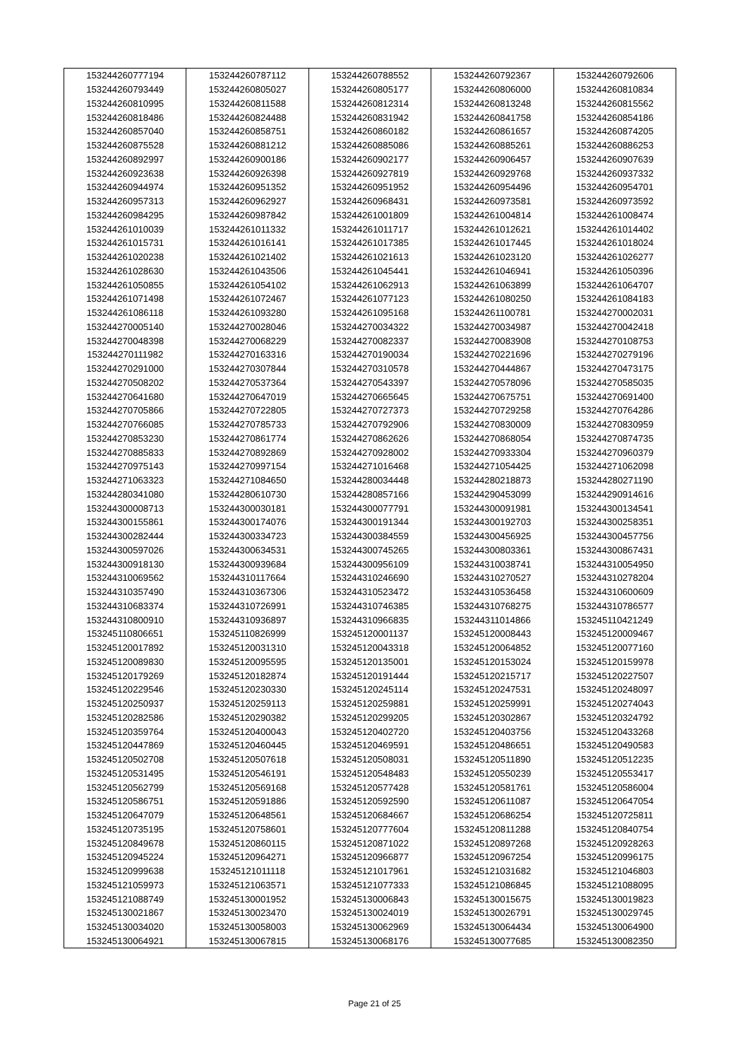| 153244260777194 | 153244260787112 | 153244260788552 | 153244260792367 | 153244260792606 |
| 153244260793449 | 153244260805027 | 153244260805177 | 153244260806000 | 153244260810834 |
| 153244260810995 | 153244260811588 | 153244260812314 | 153244260813248 | 153244260815562 |
| 153244260818486 | 153244260824488 | 153244260831942 | 153244260841758 | 153244260854186 |
| 153244260857040 | 153244260858751 | 153244260860182 | 153244260861657 | 153244260874205 |
| 153244260875528 | 153244260881212 | 153244260885086 | 153244260885261 | 153244260886253 |
| 153244260892997 | 153244260900186 | 153244260902177 | 153244260906457 | 153244260907639 |
| 153244260923638 | 153244260926398 | 153244260927819 | 153244260929768 | 153244260937332 |
| 153244260944974 | 153244260951352 | 153244260951952 | 153244260954496 | 153244260954701 |
| 153244260957313 | 153244260962927 | 153244260968431 | 153244260973581 | 153244260973592 |
| 153244260984295 | 153244260987842 | 153244261001809 | 153244261004814 | 153244261008474 |
| 153244261010039 | 153244261011332 | 153244261011717 | 153244261012621 | 153244261014402 |
| 153244261015731 | 153244261016141 | 153244261017385 | 153244261017445 | 153244261018024 |
| 153244261020238 | 153244261021402 | 153244261021613 | 153244261023120 | 153244261026277 |
| 153244261028630 | 153244261043506 | 153244261045441 | 153244261046941 | 153244261050396 |
| 153244261050855 | 153244261054102 | 153244261062913 | 153244261063899 | 153244261064707 |
| 153244261071498 | 153244261072467 | 153244261077123 | 153244261080250 | 153244261084183 |
| 153244261086118 | 153244261093280 | 153244261095168 | 153244261100781 | 153244270002031 |
| 153244270005140 | 153244270028046 | 153244270034322 | 153244270034987 | 153244270042418 |
| 153244270048398 | 153244270068229 | 153244270082337 | 153244270083908 | 153244270108753 |
| 153244270111982 | 153244270163316 | 153244270190034 | 153244270221696 | 153244270279196 |
| 153244270291000 | 153244270307844 | 153244270310578 | 153244270444867 | 153244270473175 |
| 153244270508202 | 153244270537364 | 153244270543397 | 153244270578096 | 153244270585035 |
| 153244270641680 | 153244270647019 | 153244270665645 | 153244270675751 | 153244270691400 |
| 153244270705866 | 153244270722805 | 153244270727373 | 153244270729258 | 153244270764286 |
| 153244270766085 | 153244270785733 | 153244270792906 | 153244270830009 | 153244270830959 |
| 153244270853230 | 153244270861774 | 153244270862626 | 153244270868054 | 153244270874735 |
| 153244270885833 | 153244270892869 | 153244270928002 | 153244270933304 | 153244270960379 |
| 153244270975143 | 153244270997154 | 153244271016468 | 153244271054425 | 153244271062098 |
| 153244271063323 | 153244271084650 | 153244280034448 | 153244280218873 | 153244280271190 |
| 153244280341080 | 153244280610730 | 153244280857166 | 153244290453099 | 153244290914616 |
| 153244300008713 | 153244300030181 | 153244300077791 | 153244300091981 | 153244300134541 |
| 153244300155861 | 153244300174076 | 153244300191344 | 153244300192703 | 153244300258351 |
| 153244300282444 | 153244300334723 | 153244300384559 | 153244300456925 | 153244300457756 |
| 153244300597026 | 153244300634531 | 153244300745265 | 153244300803361 | 153244300867431 |
| 153244300918130 | 153244300939684 | 153244300956109 | 153244310038741 | 153244310054950 |
| 153244310069562 | 153244310117664 | 153244310246690 | 153244310270527 | 153244310278204 |
| 153244310357490 | 153244310367306 | 153244310523472 | 153244310536458 | 153244310600609 |
| 153244310683374 | 153244310726991 | 153244310746385 | 153244310768275 | 153244310786577 |
| 153244310800910 | 153244310936897 | 153244310966835 | 153244311014866 | 153245110421249 |
| 153245110806651 | 153245110826999 | 153245120001137 | 153245120008443 | 153245120009467 |
| 153245120017892 | 153245120031310 | 153245120043318 | 153245120064852 | 153245120077160 |
| 153245120089830 | 153245120095595 | 153245120135001 | 153245120153024 | 153245120159978 |
| 153245120179269 | 153245120182874 | 153245120191444 | 153245120215717 | 153245120227507 |
| 153245120229546 | 153245120230330 | 153245120245114 | 153245120247531 | 153245120248097 |
| 153245120250937 | 153245120259113 | 153245120259881 | 153245120259991 | 153245120274043 |
| 153245120282586 | 153245120290382 | 153245120299205 | 153245120302867 | 153245120324792 |
| 153245120359764 | 153245120400043 | 153245120402720 | 153245120403756 | 153245120433268 |
| 153245120447869 | 153245120460445 | 153245120469591 | 153245120486651 | 153245120490583 |
| 153245120502708 | 153245120507618 | 153245120508031 | 153245120511890 | 153245120512235 |
| 153245120531495 | 153245120546191 | 153245120548483 | 153245120550239 | 153245120553417 |
| 153245120562799 | 153245120569168 | 153245120577428 | 153245120581761 | 153245120586004 |
| 153245120586751 | 153245120591886 | 153245120592590 | 153245120611087 | 153245120647054 |
| 153245120647079 | 153245120648561 | 153245120684667 | 153245120686254 | 153245120725811 |
| 153245120735195 | 153245120758601 | 153245120777604 | 153245120811288 | 153245120840754 |
| 153245120849678 | 153245120860115 | 153245120871022 | 153245120897268 | 153245120928263 |
| 153245120945224 | 153245120964271 | 153245120966877 | 153245120967254 | 153245120996175 |
| 153245120999638 | 153245121011118 | 153245121017961 | 153245121031682 | 153245121046803 |
| 153245121059973 | 153245121063571 | 153245121077333 | 153245121086845 | 153245121088095 |
| 153245121088749 | 153245130001952 | 153245130006843 | 153245130015675 | 153245130019823 |
| 153245130021867 | 153245130023470 | 153245130024019 | 153245130026791 | 153245130029745 |
| 153245130034020 | 153245130058003 | 153245130062969 | 153245130064434 | 153245130064900 |
| 153245130064921 | 153245130067815 | 153245130068176 | 153245130077685 | 153245130082350 |
Page 21 of 25